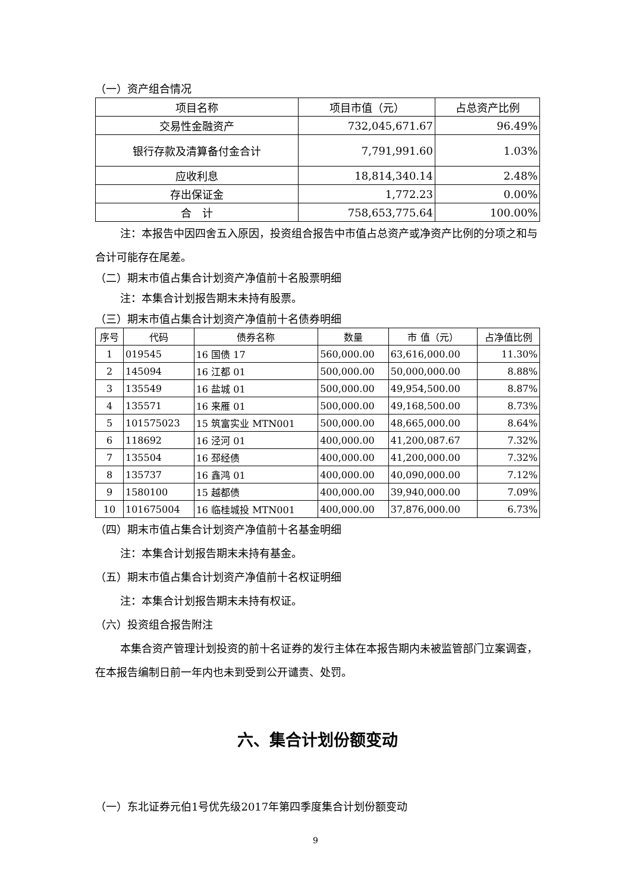（一）资产组合情况
| 项目名称 | 项目市值（元） | 占总资产比例 |
| --- | --- | --- |
| 交易性金融资产 | 732,045,671.67 | 96.49% |
| 银行存款及清算备付金合计 | 7,791,991.60 | 1.03% |
| 应收利息 | 18,814,340.14 | 2.48% |
| 存出保证金 | 1,772.23 | 0.00% |
| 合 计 | 758,653,775.64 | 100.00% |
注：本报告中因四舍五入原因，投资组合报告中市值占总资产或净资产比例的分项之和与合计可能存在尾差。
（二）期末市值占集合计划资产净值前十名股票明细
注：本集合计划报告期末未持有股票。
（三）期末市值占集合计划资产净值前十名债券明细
| 序号 | 代码 | 债券名称 | 数量 | 市 值（元） | 占净值比例 |
| --- | --- | --- | --- | --- | --- |
| 1 | 019545 | 16 国债 17 | 560,000.00 | 63,616,000.00 | 11.30% |
| 2 | 145094 | 16 江都 01 | 500,000.00 | 50,000,000.00 | 8.88% |
| 3 | 135549 | 16 盐城 01 | 500,000.00 | 49,954,500.00 | 8.87% |
| 4 | 135571 | 16 来雁 01 | 500,000.00 | 49,168,500.00 | 8.73% |
| 5 | 101575023 | 15 筑富实业 MTN001 | 500,000.00 | 48,665,000.00 | 8.64% |
| 6 | 118692 | 16 泾河 01 | 400,000.00 | 41,200,087.67 | 7.32% |
| 7 | 135504 | 16 邳经债 | 400,000.00 | 41,200,000.00 | 7.32% |
| 8 | 135737 | 16 鑫鸿 01 | 400,000.00 | 40,090,000.00 | 7.12% |
| 9 | 1580100 | 15 越都债 | 400,000.00 | 39,940,000.00 | 7.09% |
| 10 | 101675004 | 16 临桂城投 MTN001 | 400,000.00 | 37,876,000.00 | 6.73% |
（四）期末市值占集合计划资产净值前十名基金明细
注：本集合计划报告期末未持有基金。
（五）期末市值占集合计划资产净值前十名权证明细
注：本集合计划报告期末未持有权证。
（六）投资组合报告附注
本集合资产管理计划投资的前十名证券的发行主体在本报告期内未被监管部门立案调查，在本报告编制日前一年内也未到受到公开谴责、处罚。
六、集合计划份额变动
（一）东北证券元伯1号优先级2017年第四季度集合计划份额变动
9